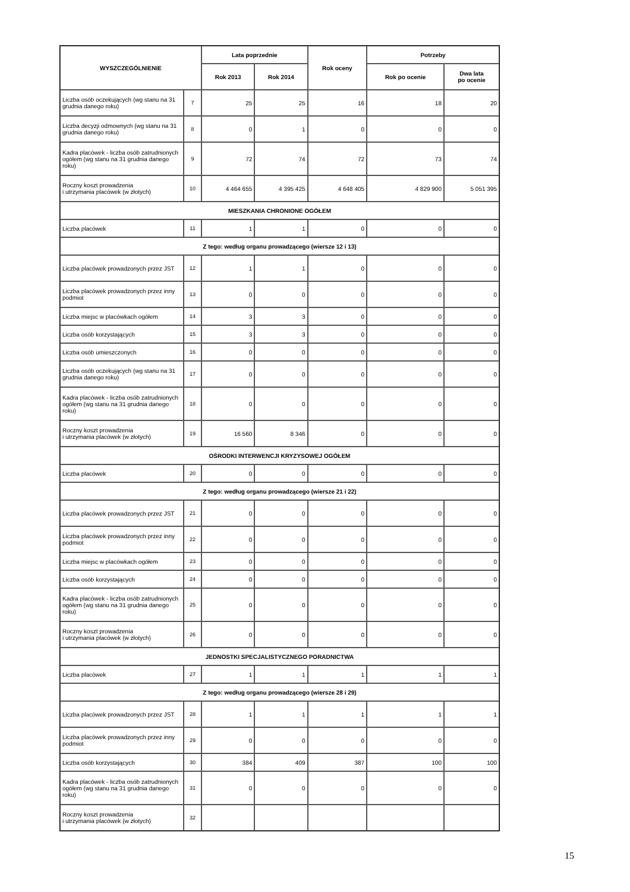| WYSZCZEGÓLNIENIE | | Lata poprzednie | | Rok oceny | Potrzeby | |
| --- | --- | --- | --- | --- | --- | --- |
| | | Rok 2013 | Rok 2014 | | Rok po ocenie | Dwa lata po ocenie |
| Liczba osób oczekujących (wg stanu na 31 grudnia danego roku) | 7 | 25 | 25 | 16 | 18 | 20 |
| Liczba decyzji odmownych (wg stanu na 31 grudnia danego roku) | 8 | 0 | 1 | 0 | 0 | 0 |
| Kadra placówek - liczba osób zatrudnionych ogółem (wg stanu na 31 grudnia danego roku) | 9 | 72 | 74 | 72 | 73 | 74 |
| Roczny koszt prowadzenia i utrzymania placówek (w złotych) | 10 | 4 464 655 | 4 395 425 | 4 648 405 | 4 829 900 | 5 051 395 |
| MIESZKANIA CHRONIONE OGÓŁEM | | | | | | |
| Liczba placówek | 11 | 1 | 1 | 0 | 0 | 0 |
| Z tego: według organu prowadzącego (wiersze 12 i 13) | | | | | | |
| Liczba placówek prowadzonych przez JST | 12 | 1 | 1 | 0 | 0 | 0 |
| Liczba placówek prowadzonych przez inny podmiot | 13 | 0 | 0 | 0 | 0 | 0 |
| Liczba miejsc w placówkach ogółem | 14 | 3 | 3 | 0 | 0 | 0 |
| Liczba osób korzystających | 15 | 3 | 3 | 0 | 0 | 0 |
| Liczba osób umieszczonych | 16 | 0 | 0 | 0 | 0 | 0 |
| Liczba osób oczekujących (wg stanu na 31 grudnia danego roku) | 17 | 0 | 0 | 0 | 0 | 0 |
| Kadra placówek - liczba osób zatrudnionych ogółem (wg stanu na 31 grudnia danego roku) | 18 | 0 | 0 | 0 | 0 | 0 |
| Roczny koszt prowadzenia i utrzymania placówek (w złotych) | 19 | 16 560 | 8 346 | 0 | 0 | 0 |
| OŚRODKI INTERWENCJI KRYZYSOWEJ OGÓŁEM | | | | | | |
| Liczba placówek | 20 | 0 | 0 | 0 | 0 | 0 |
| Z tego: według organu prowadzącego (wiersze 21 i 22) | | | | | | |
| Liczba placówek prowadzonych przez JST | 21 | 0 | 0 | 0 | 0 | 0 |
| Liczba placówek prowadzonych przez inny podmiot | 22 | 0 | 0 | 0 | 0 | 0 |
| Liczba miejsc w placówkach ogółem | 23 | 0 | 0 | 0 | 0 | 0 |
| Liczba osób korzystających | 24 | 0 | 0 | 0 | 0 | 0 |
| Kadra placówek - liczba osób zatrudnionych ogółem (wg stanu na 31 grudnia danego roku) | 25 | 0 | 0 | 0 | 0 | 0 |
| Roczny koszt prowadzenia i utrzymania placówek (w złotych) | 26 | 0 | 0 | 0 | 0 | 0 |
| JEDNOSTKI SPECJALISTYCZNEGO PORADNICTWA | | | | | | |
| Liczba placówek | 27 | 1 | 1 | 1 | 1 | 1 |
| Z tego: według organu prowadzącego (wiersze 28 i 29) | | | | | | |
| Liczba placówek prowadzonych przez JST | 28 | 1 | 1 | 1 | 1 | 1 |
| Liczba placówek prowadzonych przez inny podmiot | 29 | 0 | 0 | 0 | 0 | 0 |
| Liczba osób korzystających | 30 | 384 | 409 | 387 | 100 | 100 |
| Kadra placówek - liczba osób zatrudnionych ogółem (wg stanu na 31 grudnia danego roku) | 31 | 0 | 0 | 0 | 0 | 0 |
| Roczny koszt prowadzenia i utrzymania placówek (w złotych) | 32 | | | | | |
15